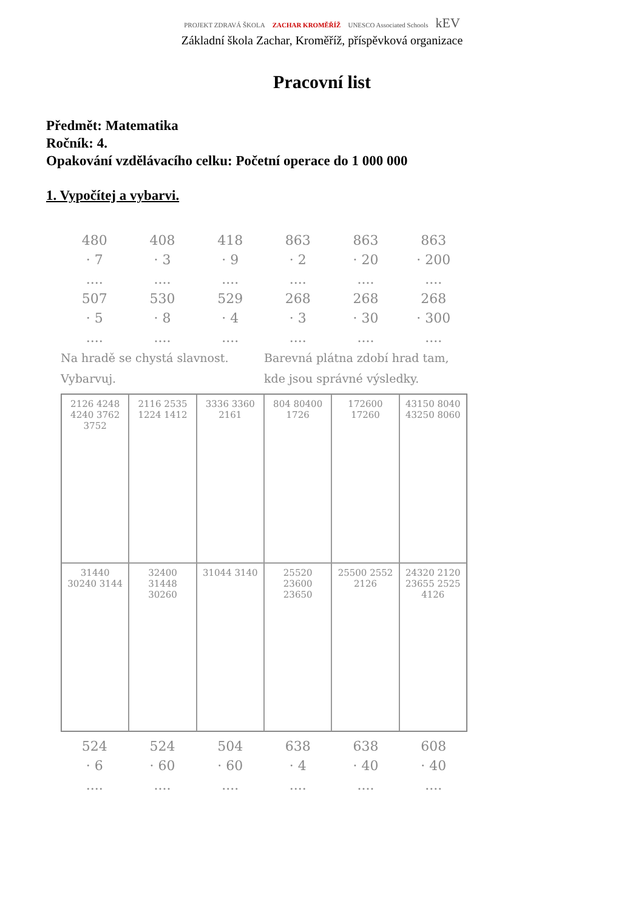PROJEKT ZDRAVÁ ŠKOLA ZACHAR KROMĚŘÍŽ UNESCO Associated Schools kEV
Základní škola Zachar, Kroměříž, příspěvková organizace
Pracovní list
Předmět: Matematika
Ročník: 4.
Opakování vzdělávacího celku: Početní operace do 1 000 000
1. Vypočítej a vybarvi.
480
· 7
....
408
· 3
....
418
· 9
....
863
· 2
....
863
· 20
....
863
· 200
....
507
· 5
....
530
· 8
....
529
· 4
....
268
· 3
....
268
· 30
....
268
· 300
....
Na hradě se chystá slavnost.
Vybarvuj.
Barevná plátna zdobí hrad tam,
kde jsou správné výsledky.
2126 4248 4240 3762 3752
2116 2535 1224 1412
3336 3360 2161
804 80400 1726
172600 17260
43150 8040 43250 8060
31440 30240 3144
32400 31448 30260
31044 3140
25520 23600 23650
25500 2552 2126
24320 2120 23655 2525 4126
524
· 6
....
524
· 60
....
504
· 60
....
638
· 4
....
638
· 40
....
608
· 40
....